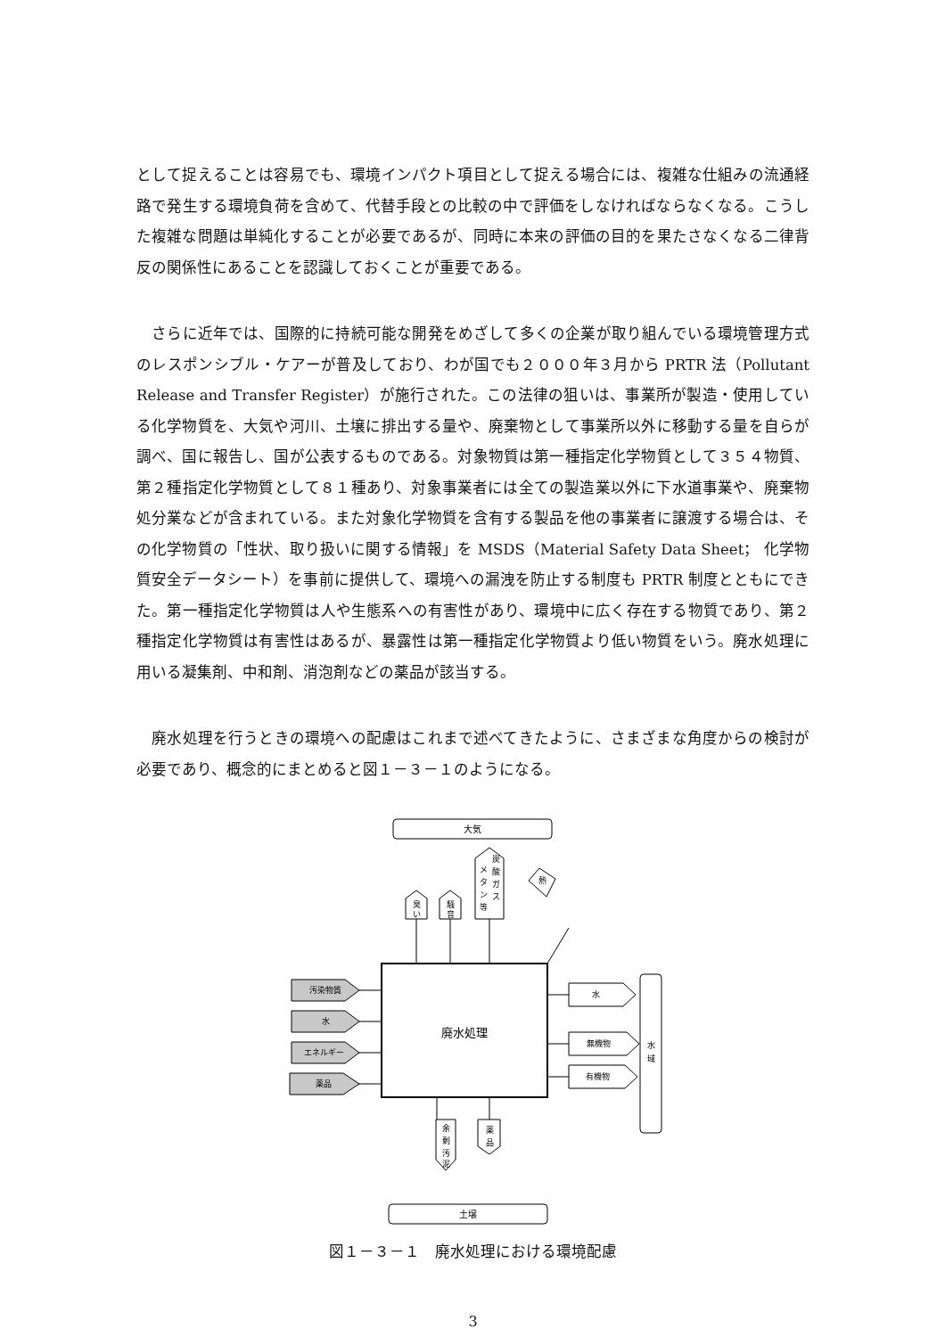として捉えることは容易でも、環境インパクト項目として捉える場合には、複雑な仕組みの流通経路で発生する環境負荷を含めて、代替手段との比較の中で評価をしなければならなくなる。こうした複雑な問題は単純化することが必要であるが、同時に本来の評価の目的を果たさなくなる二律背反の関係性にあることを認識しておくことが重要である。
　さらに近年では、国際的に持続可能な開発をめざして多くの企業が取り組んでいる環境管理方式のレスポンシブル・ケアーが普及しており、わが国でも２０００年３月から PRTR 法（Pollutant Release and Transfer Register）が施行された。この法律の狙いは、事業所が製造・使用している化学物質を、大気や河川、土壌に排出する量や、廃棄物として事業所以外に移動する量を自らが調べ、国に報告し、国が公表するものである。対象物質は第一種指定化学物質として３５４物質、第２種指定化学物質として８１種あり、対象事業者には全ての製造業以外に下水道事業や、廃棄物処分業などが含まれている。また対象化学物質を含有する製品を他の事業者に譲渡する場合は、その化学物質の「性状、取り扱いに関する情報」を MSDS（Material Safety Data Sheet； 化学物質安全データシート）を事前に提供して、環境への漏洩を防止する制度も PRTR 制度とともにできた。第一種指定化学物質は人や生態系への有害性があり、環境中に広く存在する物質であり、第２種指定化学物質は有害性はあるが、暴露性は第一種指定化学物質より低い物質をいう。廃水処理に用いる凝集剤、中和剤、消泡剤などの薬品が該当する。
　廃水処理を行うときの環境への配慮はこれまで述べてきたように、さまざまな角度からの検討が必要であり、概念的にまとめると図１－３－１のようになる。
大気
土壌
廃水処理
臭
い
騒
音
メ
タ
ン
等
炭
酸
ガ
ス
熱
汚染物質
水
エネルギー
薬品
水
無機物
有機物
水
域
余
剰
汚
泥
薬
品
図１－３－１　廃水処理における環境配慮
3